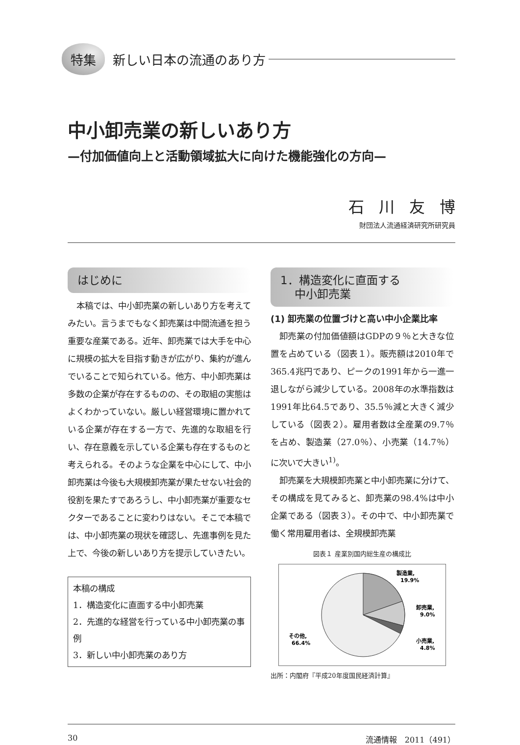特集 新しい日本の流通のあり方
中小卸売業の新しいあり方
—付加価値向上と活動領域拡大に向けた機能強化の方向—
石川友博
財団法人流通経済研究所研究員
はじめに
本稿では、中小卸売業の新しいあり方を考えてみたい。言うまでもなく卸売業は中間流通を担う重要な産業である。近年、卸売業では大手を中心に規模の拡大を目指す動きが広がり、集約が進んでいることで知られている。他方、中小卸売業は多数の企業が存在するものの、その取組の実態はよくわかっていない。厳しい経営環境に置かれている企業が存在する一方で、先進的な取組を行い、存在意義を示している企業も存在するものと考えられる。そのような企業を中心にして、中小卸売業は今後も大規模卸売業が果たせない社会的役割を果たすであろうし、中小卸売業が重要なセクターであることに変わりはない。そこで本稿では、中小卸売業の現状を確認し、先進事例を見た上で、今後の新しいあり方を提示していきたい。
本稿の構成
1．構造変化に直面する中小卸売業
2．先進的な経営を行っている中小卸売業の事例
3．新しい中小卸売業のあり方
1．構造変化に直面する
中小卸売業
(1) 卸売業の位置づけと高い中小企業比率
卸売業の付加価値額はGDPの９％と大きな位置を占めている（図表１）。販売額は2010年で365.4兆円であり、ピークの1991年から一進一退しながら減少している。2008年の水準指数は1991年比64.5であり、35.5％減と大きく減少している（図表２）。雇用者数は全産業の9.7％を占め、製造業（27.0％）、小売業（14.7％）に次いで大きい<sup>1)</sup>。
卸売業を大規模卸売業と中小卸売業に分けて、その構成を見てみると、卸売業の98.4%は中小企業である（図表３）。その中で、中小卸売業で働く常用雇用者は、全規模卸売業
図表１ 産業別国内総生産の構成比
製造業,
19.9%
卸売業,
9.0%
小売業,
4.8%
その他,
66.4%
出所：内閣府『平成20年度国民経済計算』
30 流通情報　2011（491）